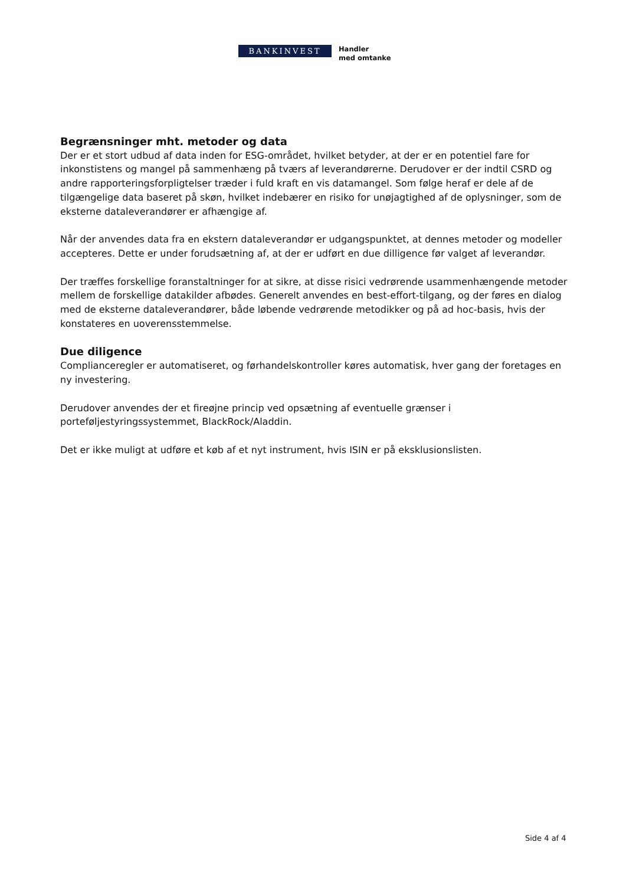BANKINVEST
Handler
med omtanke
Begrænsninger mht. metoder og data
Der er et stort udbud af data inden for ESG-området, hvilket betyder, at der er en potentiel fare for inkonstistens og mangel på sammenhæng på tværs af leverandørerne. Derudover er der indtil CSRD og andre rapporteringsforpligtelser træder i fuld kraft en vis datamangel. Som følge heraf er dele af de tilgængelige data baseret på skøn, hvilket indebærer en risiko for unøjagtighed af de oplysninger, som de eksterne dataleverandører er afhængige af.
Når der anvendes data fra en ekstern dataleverandør er udgangspunktet, at dennes metoder og modeller accepteres. Dette er under forudsætning af, at der er udført en due dilligence før valget af leverandør.
Der træffes forskellige foranstaltninger for at sikre, at disse risici vedrørende usammenhængende metoder mellem de forskellige datakilder afbødes. Generelt anvendes en best-effort-tilgang, og der føres en dialog med de eksterne dataleverandører, både løbende vedrørende metodikker og på ad hoc-basis, hvis der konstateres en uoverensstemmelse.
Due diligence
Complianceregler er automatiseret, og førhandelskontroller køres automatisk, hver gang der foretages en ny investering.
Derudover anvendes der et fireøjne princip ved opsætning af eventuelle grænser i porteføljestyringssystemmet, BlackRock/Aladdin.
Det er ikke muligt at udføre et køb af et nyt instrument, hvis ISIN er på eksklusionslisten.
Side 4 af 4